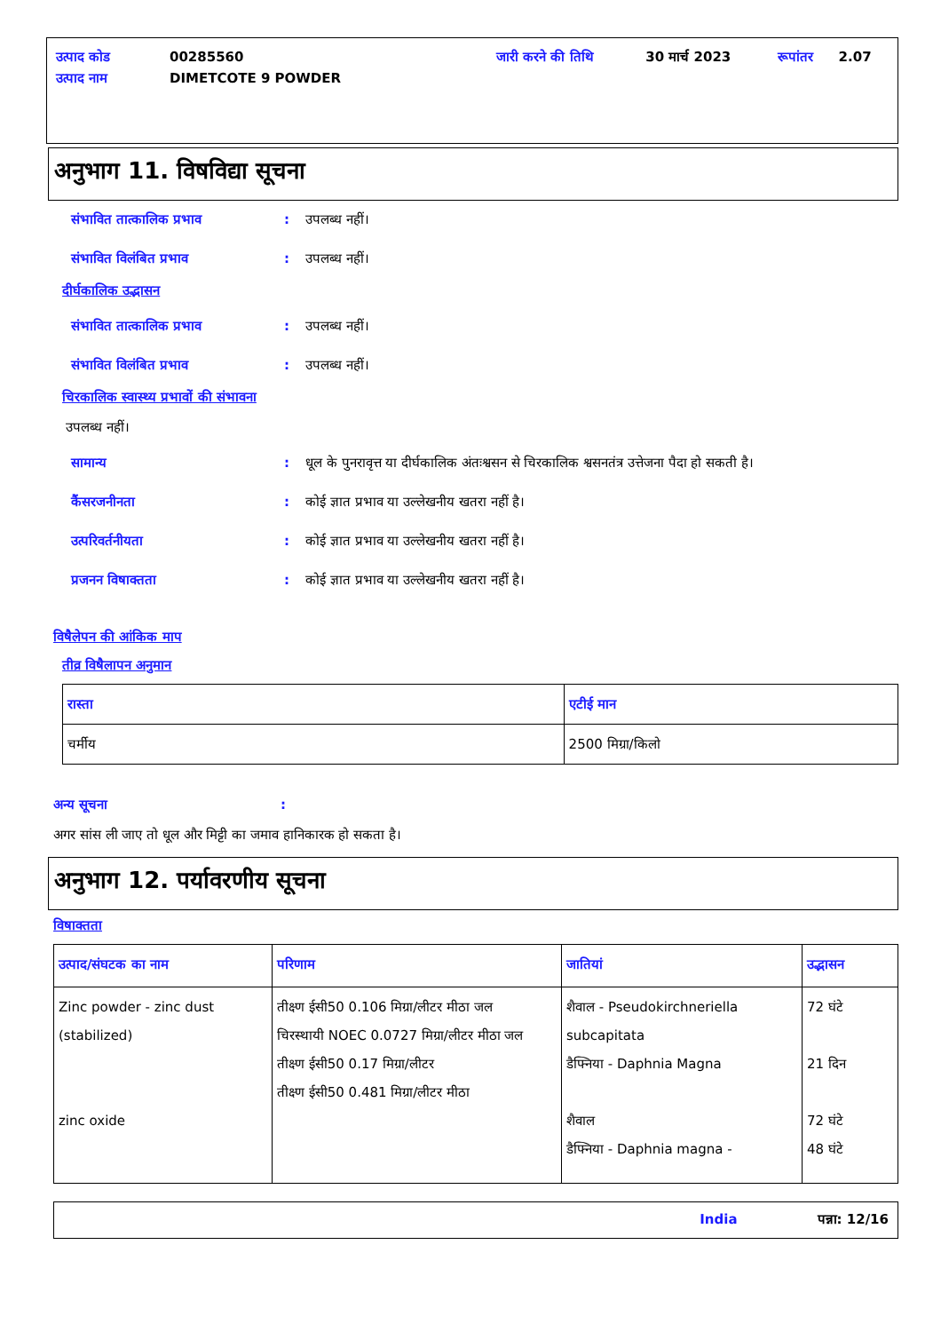| उत्पाद कोड | 00285560 | जारी करने की तिथि | 30 मार्च 2023 | रूपांतर | 2.07 |
| उत्पाद नाम | DIMETCOTE 9 POWDER | | | | |
अनुभाग 11. विषविद्या सूचना
संभावित तात्कालिक प्रभाव: उपलब्ध नहीं।
संभावित विलंबित प्रभाव: उपलब्ध नहीं।
दीर्घकालिक उद्भासन
संभावित तात्कालिक प्रभाव: उपलब्ध नहीं।
संभावित विलंबित प्रभाव: उपलब्ध नहीं।
चिरकालिक स्वास्थ्य प्रभावों की संभावना
उपलब्ध नहीं।
सामान्य: धूल के पुनरावृत्त या दीर्घकालिक अंतःश्वसन से चिरकालिक श्वसनतंत्र उत्तेजना पैदा हो सकती है।
कैंसरजनीनता: कोई ज्ञात प्रभाव या उल्लेखनीय खतरा नहीं है।
उत्परिवर्तनीयता: कोई ज्ञात प्रभाव या उल्लेखनीय खतरा नहीं है।
प्रजनन विषाक्तता: कोई ज्ञात प्रभाव या उल्लेखनीय खतरा नहीं है।
विषैलेपन की आंकिक माप
तीव्र विषैलापन अनुमान
| रास्ता | एटीई मान |
| --- | --- |
| चर्मीय | 2500 मिग्रा/किलो |
अन्य सूचना:
अगर सांस ली जाए तो धूल और मिट्टी का जमाव हानिकारक हो सकता है।
अनुभाग 12. पर्यावरणीय सूचना
विषाक्तता
| उत्पाद/संघटक का नाम | परिणाम | जातियां | उद्भासन |
| --- | --- | --- | --- |
| Zinc powder - zinc dust (stabilized) zinc oxide | तीक्ष्ण ईसी50 0.106 मिग्रा/लीटर मीठा जल चिरस्थायी NOEC 0.0727 मिग्रा/लीटर मीठा जल तीक्ष्ण ईसी50 0.17 मिग्रा/लीटर तीक्ष्ण ईसी50 0.481 मिग्रा/लीटर मीठा | शैवाल - Pseudokirchneriella subcapitata डैफ्निया - Daphnia Magna शैवाल डैफ्निया - Daphnia magna - | 72 घंटे 21 दिन 72 घंटे 48 घंटे |
India पन्ना: 12/16